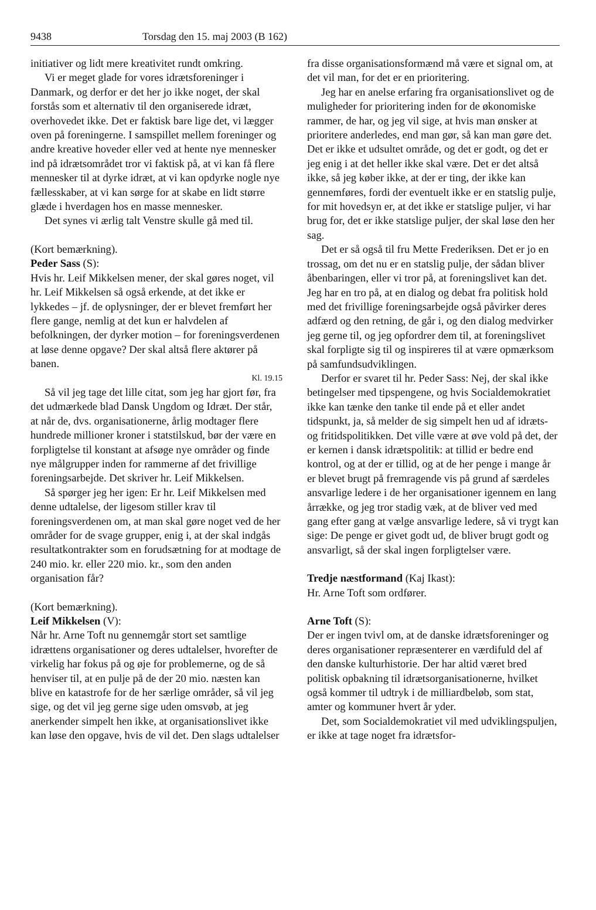9438 Torsdag den 15. maj 2003 (B 162)
initiativer og lidt mere kreativitet rundt omkring.
Vi er meget glade for vores idrætsforeninger i Danmark, og derfor er det her jo ikke noget, der skal forstås som et alternativ til den organiserede idræt, overhovedet ikke. Det er faktisk bare lige det, vi lægger oven på foreningerne. I samspillet mellem foreninger og andre kreative hoveder eller ved at hente nye mennesker ind på idrætsområdet tror vi faktisk på, at vi kan få flere mennesker til at dyrke idræt, at vi kan opdyrke nogle nye fællesskaber, at vi kan sørge for at skabe en lidt større glæde i hverdagen hos en masse mennesker.
Det synes vi ærlig talt Venstre skulle gå med til.
(Kort bemærkning).
Peder Sass (S):
Hvis hr. Leif Mikkelsen mener, der skal gøres noget, vil hr. Leif Mikkelsen så også erkende, at det ikke er lykkedes – jf. de oplysninger, der er blevet fremført her flere gange, nemlig at det kun er halvdelen af befolkningen, der dyrker motion – for foreningsverdenen at løse denne opgave? Der skal altså flere aktører på banen.
Kl. 19.15
Så vil jeg tage det lille citat, som jeg har gjort før, fra det udmærkede blad Dansk Ungdom og Idræt. Der står, at når de, dvs. organisationerne, årlig modtager flere hundrede millioner kroner i statstilskud, bør der være en forpligtelse til konstant at afsøge nye områder og finde nye målgrupper inden for rammerne af det frivillige foreningsarbejde. Det skriver hr. Leif Mikkelsen.
Så spørger jeg her igen: Er hr. Leif Mikkelsen med denne udtalelse, der ligesom stiller krav til foreningsverdenen om, at man skal gøre noget ved de her områder for de svage grupper, enig i, at der skal indgås resultatkontrakter som en forudsætning for at modtage de 240 mio. kr. eller 220 mio. kr., som den anden organisation får?
(Kort bemærkning).
Leif Mikkelsen (V):
Når hr. Arne Toft nu gennemgår stort set samtlige idrættens organisationer og deres udtalelser, hvorefter de virkelig har fokus på og øje for problemerne, og de så henviser til, at en pulje på de der 20 mio. næsten kan blive en katastrofe for de her særlige områder, så vil jeg sige, og det vil jeg gerne sige uden omsvøb, at jeg anerkender simpelt hen ikke, at organisationslivet ikke kan løse den opgave, hvis de vil det. Den slags udtalelser
fra disse organisationsformænd må være et signal om, at det vil man, for det er en prioritering.
Jeg har en anelse erfaring fra organisationslivet og de muligheder for prioritering inden for de økonomiske rammer, de har, og jeg vil sige, at hvis man ønsker at prioritere anderledes, end man gør, så kan man gøre det. Det er ikke et udsultet område, og det er godt, og det er jeg enig i at det heller ikke skal være. Det er det altså ikke, så jeg køber ikke, at der er ting, der ikke kan gennemføres, fordi der eventuelt ikke er en statslig pulje, for mit hovedsyn er, at det ikke er statslige puljer, vi har brug for, det er ikke statslige puljer, der skal løse den her sag.
Det er så også til fru Mette Frederiksen. Det er jo en trossag, om det nu er en statslig pulje, der sådan bliver åbenbaringen, eller vi tror på, at foreningslivet kan det. Jeg har en tro på, at en dialog og debat fra politisk hold med det frivillige foreningsarbejde også påvirker deres adfærd og den retning, de går i, og den dialog medvirker jeg gerne til, og jeg opfordrer dem til, at foreningslivet skal forpligte sig til og inspireres til at være opmærksom på samfundsudviklingen.
Derfor er svaret til hr. Peder Sass: Nej, der skal ikke betingelser med tipspengene, og hvis Socialdemokratiet ikke kan tænke den tanke til ende på et eller andet tidspunkt, ja, så melder de sig simpelt hen ud af idræts- og fritidspolitikken. Det ville være at øve vold på det, der er kernen i dansk idrætspolitik: at tillid er bedre end kontrol, og at der er tillid, og at de her penge i mange år er blevet brugt på fremragende vis på grund af særdeles ansvarlige ledere i de her organisationer igennem en lang årrække, og jeg tror stadig væk, at de bliver ved med gang efter gang at vælge ansvarlige ledere, så vi trygt kan sige: De penge er givet godt ud, de bliver brugt godt og ansvarligt, så der skal ingen forpligtelser være.
Tredje næstformand (Kaj Ikast):
Hr. Arne Toft som ordfører.
Arne Toft (S):
Der er ingen tvivl om, at de danske idrætsforeninger og deres organisationer repræsenterer en værdifuld del af den danske kulturhistorie. Der har altid været bred politisk opbakning til idrætsorganisationerne, hvilket også kommer til udtryk i de milliardbeløb, som stat, amter og kommuner hvert år yder.
Det, som Socialdemokratiet vil med udviklingspuljen, er ikke at tage noget fra idrætsfor-